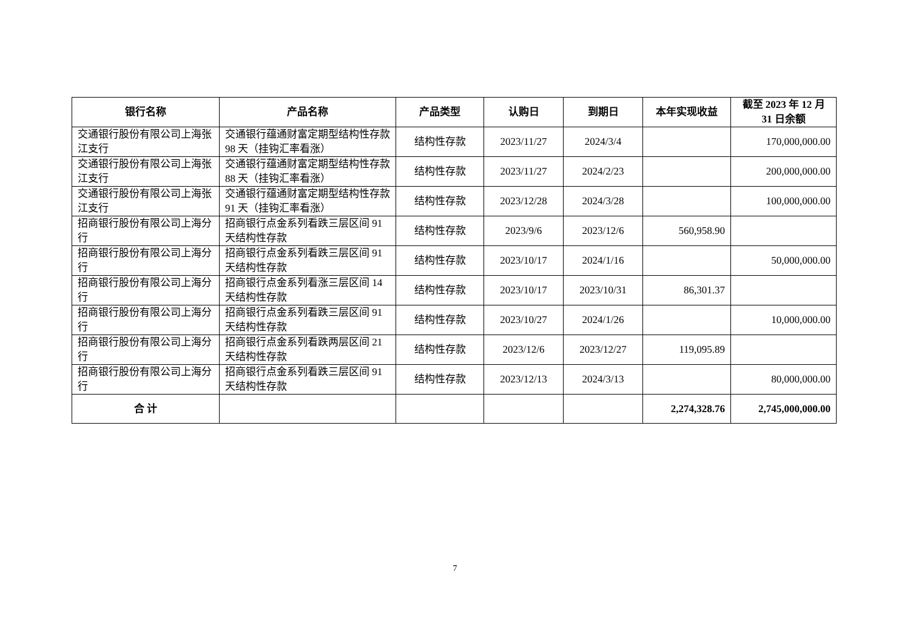| 银行名称 | 产品名称 | 产品类型 | 认购日 | 到期日 | 本年实现收益 | 截至 2023 年 12 月 31 日余额 |
| --- | --- | --- | --- | --- | --- | --- |
| 交通银行股份有限公司上海张江支行 | 交通银行蕴通财富定期型结构性存款 98 天（挂钩汇率看涨） | 结构性存款 | 2023/11/27 | 2024/3/4 | | 170,000,000.00 |
| 交通银行股份有限公司上海张江支行 | 交通银行蕴通财富定期型结构性存款 88 天（挂钩汇率看涨） | 结构性存款 | 2023/11/27 | 2024/2/23 | | 200,000,000.00 |
| 交通银行股份有限公司上海张江支行 | 交通银行蕴通财富定期型结构性存款 91 天（挂钩汇率看涨） | 结构性存款 | 2023/12/28 | 2024/3/28 | | 100,000,000.00 |
| 招商银行股份有限公司上海分行 | 招商银行点金系列看跌三层区间 91 天结构性存款 | 结构性存款 | 2023/9/6 | 2023/12/6 | 560,958.90 | |
| 招商银行股份有限公司上海分行 | 招商银行点金系列看跌三层区间 91 天结构性存款 | 结构性存款 | 2023/10/17 | 2024/1/16 | | 50,000,000.00 |
| 招商银行股份有限公司上海分行 | 招商银行点金系列看涨三层区间 14 天结构性存款 | 结构性存款 | 2023/10/17 | 2023/10/31 | 86,301.37 | |
| 招商银行股份有限公司上海分行 | 招商银行点金系列看跌三层区间 91 天结构性存款 | 结构性存款 | 2023/10/27 | 2024/1/26 | | 10,000,000.00 |
| 招商银行股份有限公司上海分行 | 招商银行点金系列看跌两层区间 21 天结构性存款 | 结构性存款 | 2023/12/6 | 2023/12/27 | 119,095.89 | |
| 招商银行股份有限公司上海分行 | 招商银行点金系列看跌三层区间 91 天结构性存款 | 结构性存款 | 2023/12/13 | 2024/3/13 | | 80,000,000.00 |
| 合 计 | | | | | 2,274,328.76 | 2,745,000,000.00 |
7